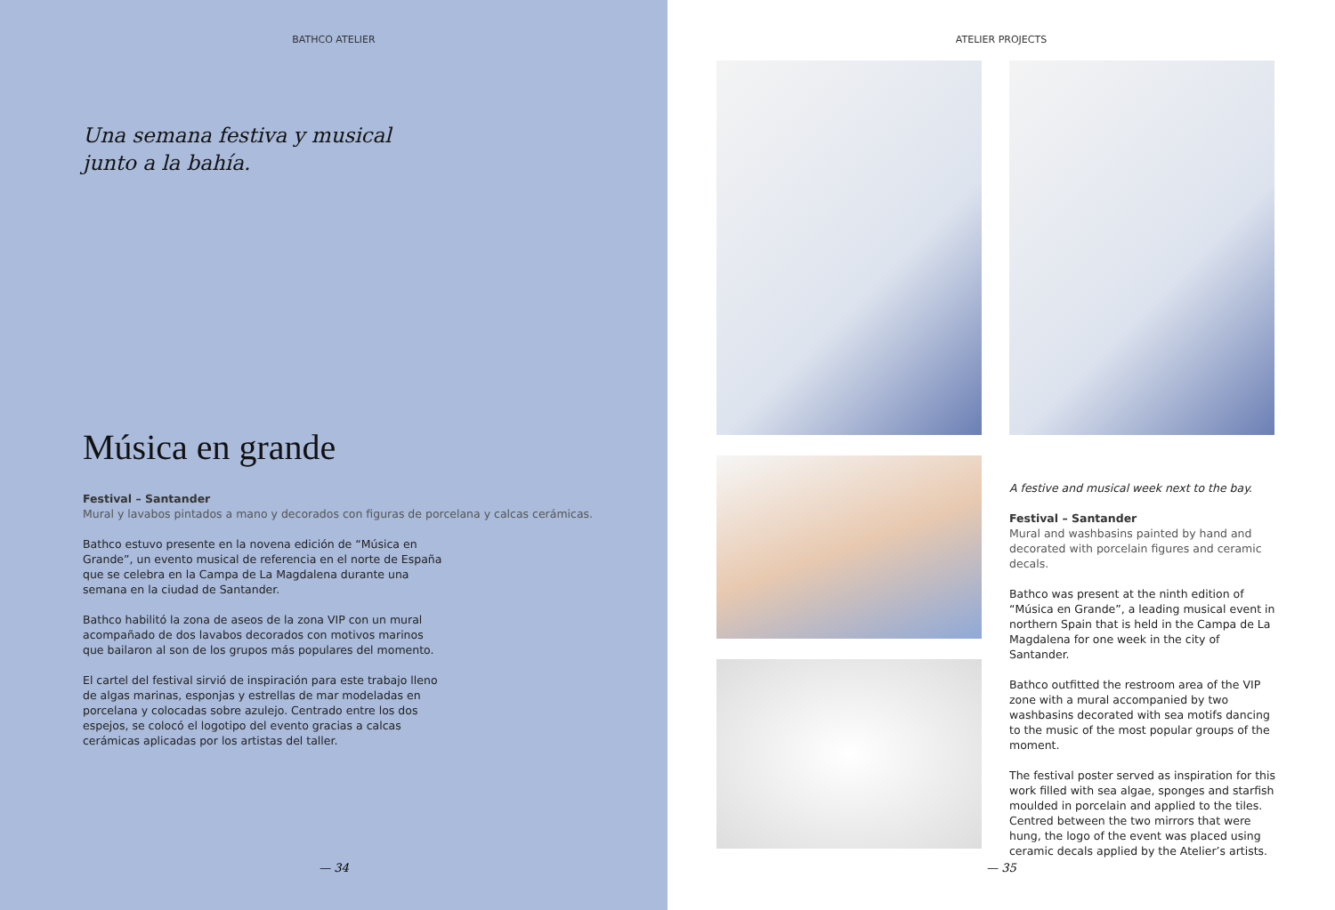BATHCO ATELIER
Una semana festiva y musical
junto a la bahía.
Música en grande
Festival – Santander
Mural y lavabos pintados a mano y decorados con figuras de porcelana y calcas cerámicas.
Bathco estuvo presente en la novena edición de “Música en Grande”, un evento musical de referencia en el norte de España que se celebra en la Campa de La Magdalena durante una semana en la ciudad de Santander.
Bathco habilitó la zona de aseos de la zona VIP con un mural acompañado de dos lavabos decorados con motivos marinos que bailaron al son de los grupos más populares del momento.
El cartel del festival sirvió de inspiración para este trabajo lleno de algas marinas, esponjas y estrellas de mar modeladas en porcelana y colocadas sobre azulejo. Centrado entre los dos espejos, se colocó el logotipo del evento gracias a calcas cerámicas aplicadas por los artistas del taller.
— 34
ATELIER PROJECTS
A festive and musical week next to the bay.
Festival – Santander
Mural and washbasins painted by hand and decorated with porcelain figures and ceramic decals.
Bathco was present at the ninth edition of “Música en Grande”, a leading musical event in northern Spain that is held in the Campa de La Magdalena for one week in the city of Santander.
Bathco outfitted the restroom area of the VIP zone with a mural accompanied by two washbasins decorated with sea motifs dancing to the music of the most popular groups of the moment.
The festival poster served as inspiration for this work filled with sea algae, sponges and starfish moulded in porcelain and applied to the tiles. Centred between the two mirrors that were hung, the logo of the event was placed using ceramic decals applied by the Atelier’s artists.
— 35